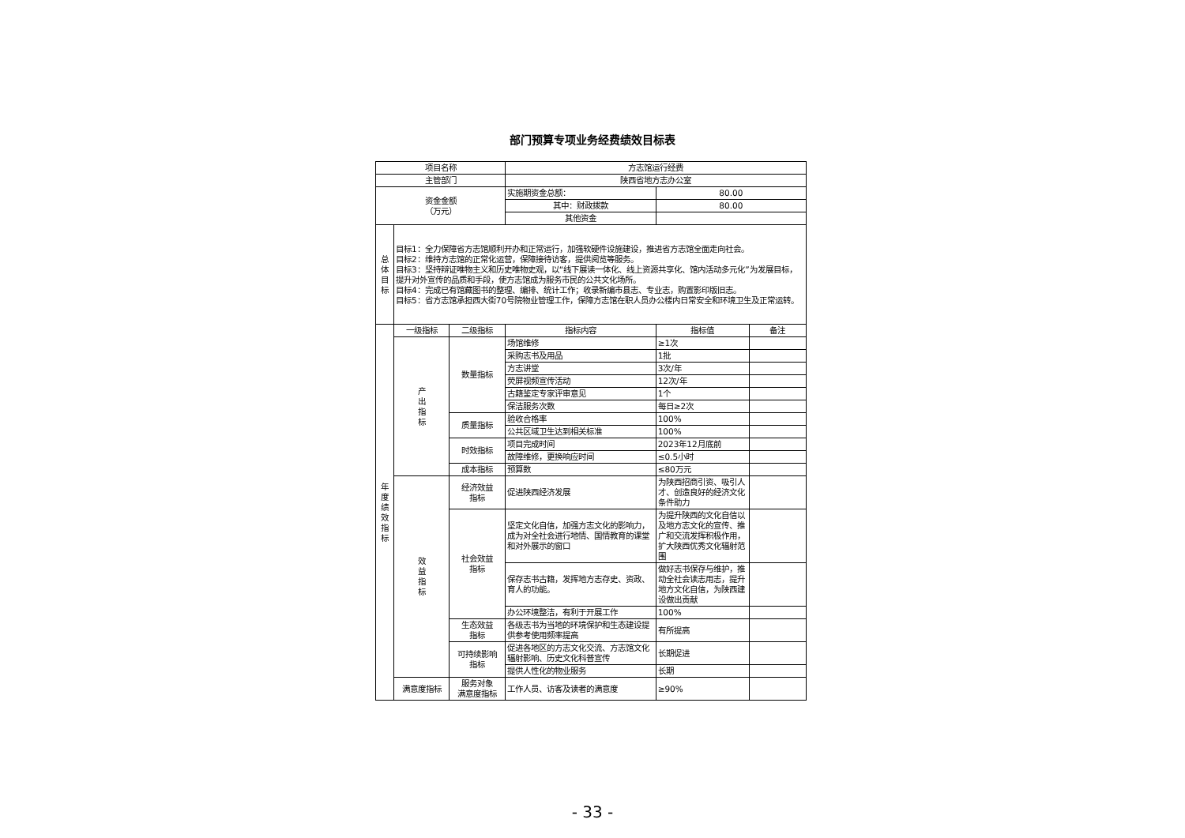部门预算专项业务经费绩效目标表
| 项目名称 | | | 方志馆运行经费 | | |
| 主管部门 | | | 陕西省地方志办公室 | | |
| 资金金额 （万元） | | | 实施期资金总额： | 80.00 | |
| | | | 其中：财政拨款 | 80.00 | |
| | | | 其他资金 | | |
| 总 体 目 标 | 目标1：全力保障省方志馆顺利开办和正常运行，加强软硬件设施建设，推进省方志馆全面走向社会。 目标2：维持方志馆的正常化运营，保障接待访客，提供阅览等服务。 目标3：坚持辩证唯物主义和历史唯物史观，以“线下展读一体化、线上资源共享化、馆内活动多元化”为发展目标，提升对外宣传的品质和手段，使方志馆成为服务市民的公共文化场所。 目标4：完成已有馆藏图书的整理、编排、统计工作；收录新编市县志、专业志，购置影印版旧志。 目标5：省方志馆承担西大街70号院物业管理工作，保障方志馆在职人员办公楼内日常安全和环境卫生及正常运转。 | | | | |
| 年 度 绩 效 指 标 | 一级指标 | 二级指标 | 指标内容 | 指标值 | 备注 |
| | 产 出 指 标 | 数量指标 | 场馆维修 | ≥1次 | |
| | | | 采购志书及用品 | 1批 | |
| | | | 方志讲堂 | 3次/年 | |
| | | | 荧屏视频宣传活动 | 12次/年 | |
| | | | 古籍鉴定专家评审意见 | 1个 | |
| | | | 保洁服务次数 | 每日≥2次 | |
| | | 质量指标 | 验收合格率 | 100% | |
| | | | 公共区域卫生达到相关标准 | 100% | |
| | | 时效指标 | 项目完成时间 | 2023年12月底前 | |
| | | | 故障维修，更换响应时间 | ≤0.5小时 | |
| | | 成本指标 | 预算数 | ≤80万元 | |
| | 效 益 指 标 | 经济效益 指标 | 促进陕西经济发展 | 为陕西招商引资、吸引人才、创造良好的经济文化条件助力 | |
| | | 社会效益 指标 | 坚定文化自信，加强方志文化的影响力，成为对全社会进行地情、国情教育的课堂和对外展示的窗口 | 为提升陕西的文化自信以及地方志文化的宣传、推广和交流发挥积极作用，扩大陕西优秀文化辐射范围 | |
| | | | 保存志书古籍，发挥地方志存史、资政、育人的功能。 | 做好志书保存与维护，推动全社会读志用志，提升地方文化自信，为陕西建设做出贡献 | |
| | | | 办公环境整洁，有利于开展工作 | 100% | |
| | | 生态效益 指标 | 各级志书为当地的环境保护和生态建设提供参考使用频率提高 | 有所提高 | |
| | | 可持续影响 指标 | 促进各地区的方志文化交流、方志馆文化辐射影响、历史文化科普宣传 | 长期促进 | |
| | | | 提供人性化的物业服务 | 长期 | |
| | 满意度指标 | 服务对象 满意度指标 | 工作人员、访客及读者的满意度 | ≥90% | |
- 33 -